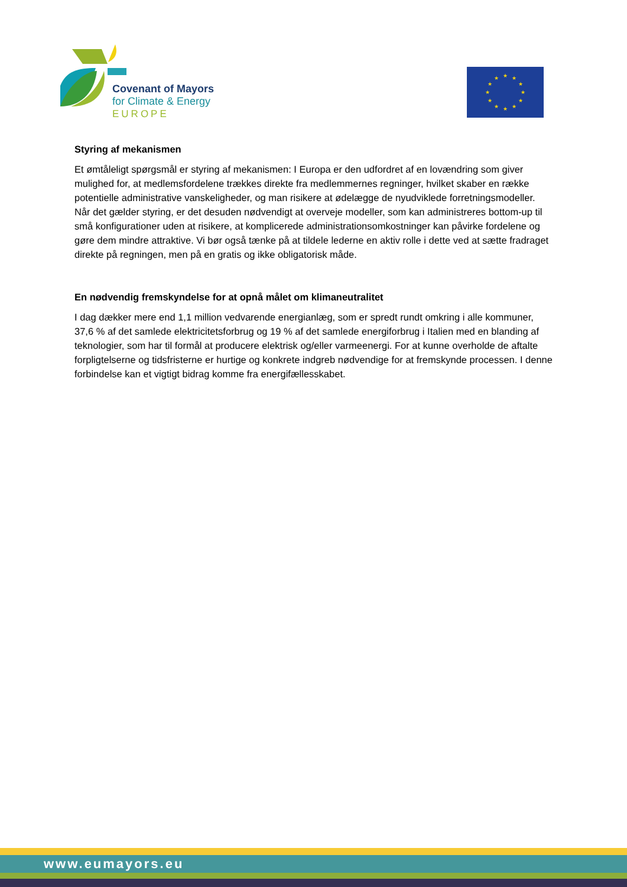Covenant of Mayors
for Climate & Energy
EUROPE
★
★
★
★
★
★
★
★
★
★
★
★
Styring af mekanismen
Et ømtåleligt spørgsmål er styring af mekanismen: I Europa er den udfordret af en lovændring som giver mulighed for, at medlemsfordelene trækkes direkte fra medlemmernes regninger, hvilket skaber en række potentielle administrative vanskeligheder, og man risikere at ødelægge de nyudviklede forretningsmodeller. Når det gælder styring, er det desuden nødvendigt at overveje modeller, som kan administreres bottom-up til små konfigurationer uden at risikere, at komplicerede administrationsomkostninger kan påvirke fordelene og gøre dem mindre attraktive. Vi bør også tænke på at tildele lederne en aktiv rolle i dette ved at sætte fradraget direkte på regningen, men på en gratis og ikke obligatorisk måde.
En nødvendig fremskyndelse for at opnå målet om klimaneutralitet
I dag dækker mere end 1,1 million vedvarende energianlæg, som er spredt rundt omkring i alle kommuner, 37,6 % af det samlede elektricitetsforbrug og 19 % af det samlede energiforbrug i Italien med en blanding af teknologier, som har til formål at producere elektrisk og/eller varmeenergi. For at kunne overholde de aftalte forpligtelserne og tidsfristerne er hurtige og konkrete indgreb nødvendige for at fremskynde processen. I denne forbindelse kan et vigtigt bidrag komme fra energifællesskabet.
www.eumayors.eu